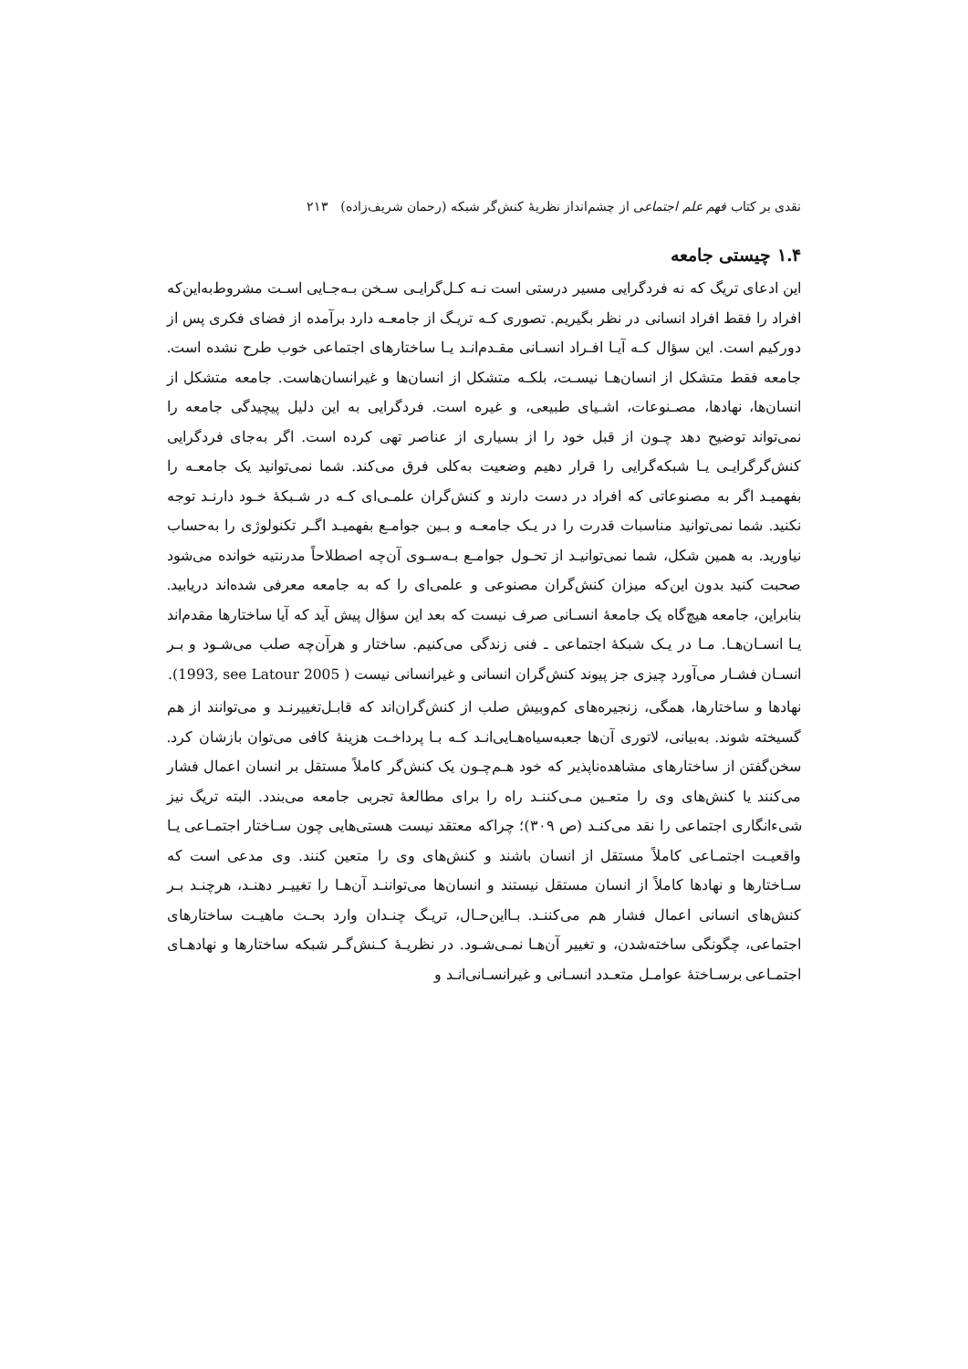نقدی بر کتاب فهم علم اجتماعی از چشم‌انداز نظریهٔ کنش‌گر شبکه (رحمان شریف‌زاده) ۲۱۳
۱.۴ چیستی جامعه
این ادعای تریگ که نه فردگرایی مسیر درستی است نـه کـل‌گرایـی سـخن بـه‌جـایی اسـت مشروط‌به‌این‌که افراد را فقط افراد انسانی در نظر بگیریم. تصوری کـه تریـگ از جامعـه دارد برآمده از فضای فکری پس از دورکیم است. این سؤال کـه آیـا افـراد انسـانی مقـدم‌انـد یـا ساختارهای اجتماعی خوب طرح نشده است. جامعه فقط متشکل از انسان‌هـا نیسـت، بلکـه متشکل از انسان‌ها و غیرانسان‌هاست. جامعه متشکل از انسان‌ها، نهادها، مصـنوعات، اشـیای طبیعی، و غیره است. فردگرایی به این دلیل پیچیدگی جامعه را نمی‌تواند توضیح دهد چـون از قبل خود را از بسیاری از عناصر تهی کرده است. اگر به‌جای فردگرایی کنش‌گرگرایـی یـا شبکه‌گرایی را قرار دهیم وضعیت به‌کلی فرق می‌کند. شما نمی‌توانید یک جامعـه را بفهمیـد اگر به مصنوعاتی که افراد در دست دارند و کنش‌گران علمـی‌ای کـه در شـبکهٔ خـود دارنـد توجه نکنید. شما نمی‌توانید مناسبات قدرت را در یـک جامعـه و بـین جوامـع بفهمیـد اگـر تکنولوژی را به‌حساب نیاورید. به همین شکل، شما نمی‌توانیـد از تحـول جوامـع بـه‌سـوی آن‌چه اصطلاحاً مدرنتیه خوانده می‌شود صحبت کنید بدون این‌که میزان کنش‌گران مصنوعی و علمی‌ای را که به جامعه معرفی شده‌اند دریابید. بنابراین، جامعه هیچ‌گاه یک جامعهٔ انسـانی صرف نیست که بعد این سؤال پیش آید که آیا ساختارها مقدم‌اند یـا انسـان‌هـا. مـا در یـک شبکهٔ اجتماعی ـ فنی زندگی می‌کنیم. ساختار و هرآن‌چه صلب می‌شـود و بـر انسـان فشـار می‌آورد چیزی جز پیوند کنش‌گران انسانی و غیرانسانی نیست ( 1993, see Latour 2005).
نهادها و ساختارها، همگی، زنجیره‌های کم‌وبیش صلب از کنش‌گران‌اند که قابـل‌تغییرنـد و می‌توانند از هم گسیخته شوند. به‌بیانی، لاتوری آن‌ها جعبه‌سیاه‌هـایی‌انـد کـه بـا پرداخـت هزینهٔ کافی می‌توان بازشان کرد. سخن‌گفتن از ساختارهای مشاهده‌ناپذیر که خود هـم‌چـون یک کنش‌گر کاملاً مستقل بر انسان اعمال فشار می‌کنند یا کنش‌های وی را متعـین مـی‌کننـد راه را برای مطالعهٔ تجربی جامعه می‌بندد. البته تریگ نیز شیء‌انگاری اجتماعی را نقد می‌کنـد (ص ۳۰۹)؛ چراکه معتقد نیست هستی‌هایی چون سـاختار اجتمـاعی یـا واقعیـت اجتمـاعی کاملاً مستقل از انسان باشند و کنش‌های وی را متعین کنند. وی مدعی است که سـاختارها و نهادها کاملاً از انسان مستقل نیستند و انسان‌ها می‌تواننـد آن‌هـا را تغییـر دهنـد، هرچنـد بـر کنش‌های انسانی اعمال فشار هم می‌کننـد. بـااین‌حـال، تریـگ چنـدان وارد بحـث ماهیـت ساختارهای اجتماعی، چگونگی ساخته‌شدن، و تغییر آن‌هـا نمـی‌شـود. در نظریـهٔ کـنش‌گـر شبکه ساختارها و نهادهـای اجتمـاعی برسـاختهٔ عوامـل متعـدد انسـانی و غیرانسـانی‌انـد و